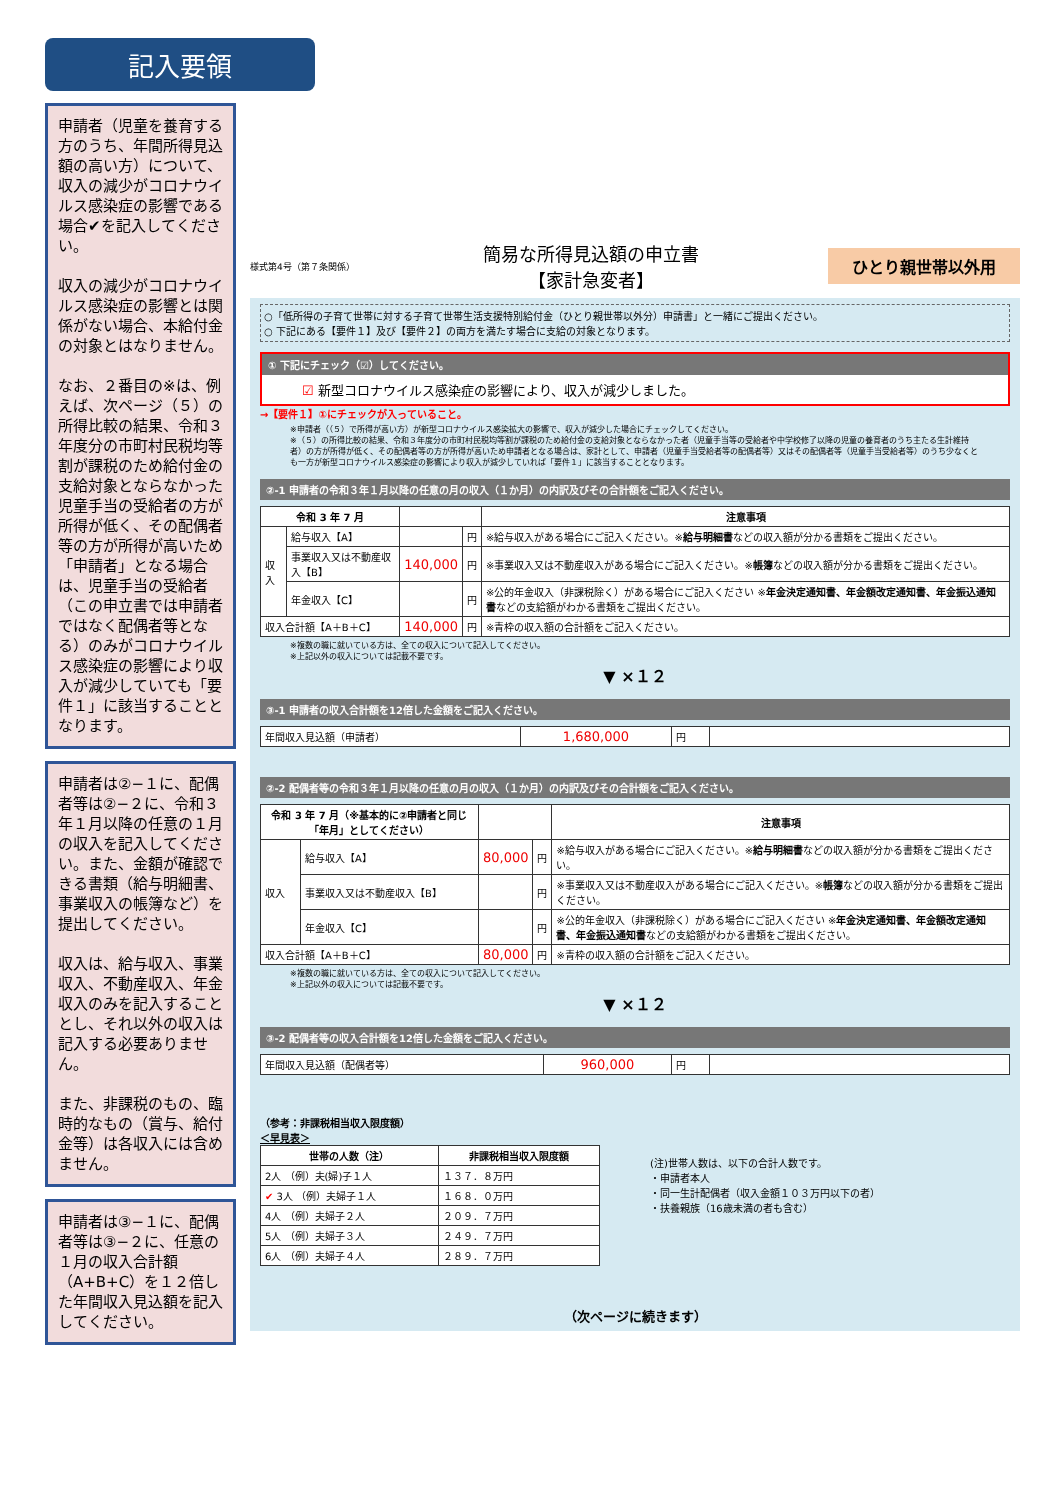記入要領
申請者（児童を養育する方のうち、年間所得見込額の高い方）について、収入の減少がコロナウイルス感染症の影響である場合✔を記入してください。
収入の減少がコロナウイルス感染症の影響とは関係がない場合、本給付金の対象とはなりません。
なお、２番目の※は、例えば、次ページ（５）の所得比較の結果、令和３年度分の市町村民税均等割が課税のため給付金の支給対象とならなかった児童手当の受給者の方が所得が低く、その配偶者等の方が所得が高いため「申請者」となる場合は、児童手当の受給者（この申立書では申請者ではなく配偶者等となる）のみがコロナウイルス感染症の影響により収入が減少していても「要件１」に該当することとなります。
申請者は②−１に、配偶者等は②−２に、令和３年１月以降の任意の１月の収入を記入してください。また、金額が確認できる書類（給与明細書、事業収入の帳簿など）を提出してください。
収入は、給与収入、事業収入、不動産収入、年金収入のみを記入することとし、それ以外の収入は記入する必要ありません。
また、非課税のもの、臨時的なもの（賞与、給付金等）は各収入には含めません。
申請者は③−１に、配偶者等は③−２に、任意の１月の収入合計額（A+B+C）を１２倍した年間収入見込額を記入してください。
様式第4号（第７条関係） 簡易な所得見込額の申立書
【家計急変者】 ひとり親世帯以外用
○「低所得の子育て世帯に対する子育て世帯生活支援特別給付金（ひとり親世帯以外分）申請書」と一緒にご提出ください。
○ 下記にある【要件１】及び【要件２】の両方を満たす場合に支給の対象となります。
① 下記にチェック（☑）してください。
☑ 新型コロナウイルス感染症の影響により、収入が減少しました。
→【要件１】①にチェックが入っていること。
※申請者（（５）で所得が高い方）が新型コロナウイルス感染拡大の影響で、収入が減少した場合にチェックしてください。
※（５）の所得比較の結果、令和３年度分の市町村民税均等割が課税のため給付金の支給対象とならなかった者（児童手当等の受給者や中学校修了以降の児童の養育者のうち主たる生計維持者）の方が所得が低く、その配偶者等の方が所得が高いため申請者となる場合は、家計として、申請者（児童手当受給者等の配偶者等）又はその配偶者等（児童手当受給者等）のうち少なくとも一方が新型コロナウイルス感染症の影響により収入が減少していれば「要件１」に該当することとなります。
②-1 申請者の令和３年１月以降の任意の月の収入（１か月）の内訳及びその合計額をご記入ください。
| 令和 3 年 7 月 | | | | 注意事項 |
| --- | --- | --- | --- | --- |
| 収入 | 給与収入【A】 | | 円 | ※給与収入がある場合にご記入ください。※ 給与明細書 などの収入額が分かる書類をご提出ください。 |
| | 事業収入又は不動産収入【B】 | 140,000 | 円 | ※事業収入又は不動産収入がある場合にご記入ください。※ 帳簿 などの収入額が分かる書類をご提出ください。 |
| | 年金収入【C】 | | 円 | ※公的年金収入（非課税除く）がある場合にご記入ください ※ 年金決定通知書、年金額改定通知書、年金振込通知書 などの支給額がわかる書類をご提出ください。 |
| 収入合計額【A＋B＋C】 | | 140,000 | 円 | ※青枠の収入額の合計額をご記入ください。 |
※複数の職に就いている方は、全ての収入について記入してください。
※上記以外の収入については記載不要です。
▼ ×１２
③-1 申請者の収入合計額を12倍した金額をご記入ください。
| 年間収入見込額（申請者） | 1,680,000 | 円 | |
②-2 配偶者等の令和３年１月以降の任意の月の収入（１か月）の内訳及びその合計額をご記入ください。
| 令和 3 年 7 月（※基本的に②申請者と同じ「年月」としてください） | | | | 注意事項 |
| --- | --- | --- | --- | --- |
| 収入 | 給与収入【A】 | 80,000 | 円 | ※給与収入がある場合にご記入ください。※ 給与明細書 などの収入額が分かる書類をご提出ください。 |
| | 事業収入又は不動産収入【B】 | | 円 | ※事業収入又は不動産収入がある場合にご記入ください。※ 帳簿 などの収入額が分かる書類をご提出ください。 |
| | 年金収入【C】 | | 円 | ※公的年金収入（非課税除く）がある場合にご記入ください ※ 年金決定通知書、年金額改定通知書、年金振込通知書 などの支給額がわかる書類をご提出ください。 |
| 収入合計額【A＋B＋C】 | | 80,000 | 円 | ※青枠の収入額の合計額をご記入ください。 |
※複数の職に就いている方は、全ての収入について記入してください。
※上記以外の収入については記載不要です。
▼ ×１２
③-2 配偶者等の収入合計額を12倍した金額をご記入ください。
| 年間収入見込額（配偶者等） | 960,000 | 円 | |
（参考：非課税相当収入限度額）
＜早見表＞
| 世帯の人数（注） | 非課税相当収入限度額 |
| --- | --- |
| 2人 （例）夫(婦)子１人 | １３７．８万円 |
| ✔ 3人 （例）夫婦子１人 | １６８．０万円 |
| 4人 （例）夫婦子２人 | ２０９．７万円 |
| 5人 （例）夫婦子３人 | ２４９．７万円 |
| 6人 （例）夫婦子４人 | ２８９．７万円 |
(注)世帯人数は、以下の合計人数です。
・申請者本人
・同一生計配偶者（収入金額１０３万円以下の者）
・扶養親族（16歳未満の者も含む）
（次ページに続きます）